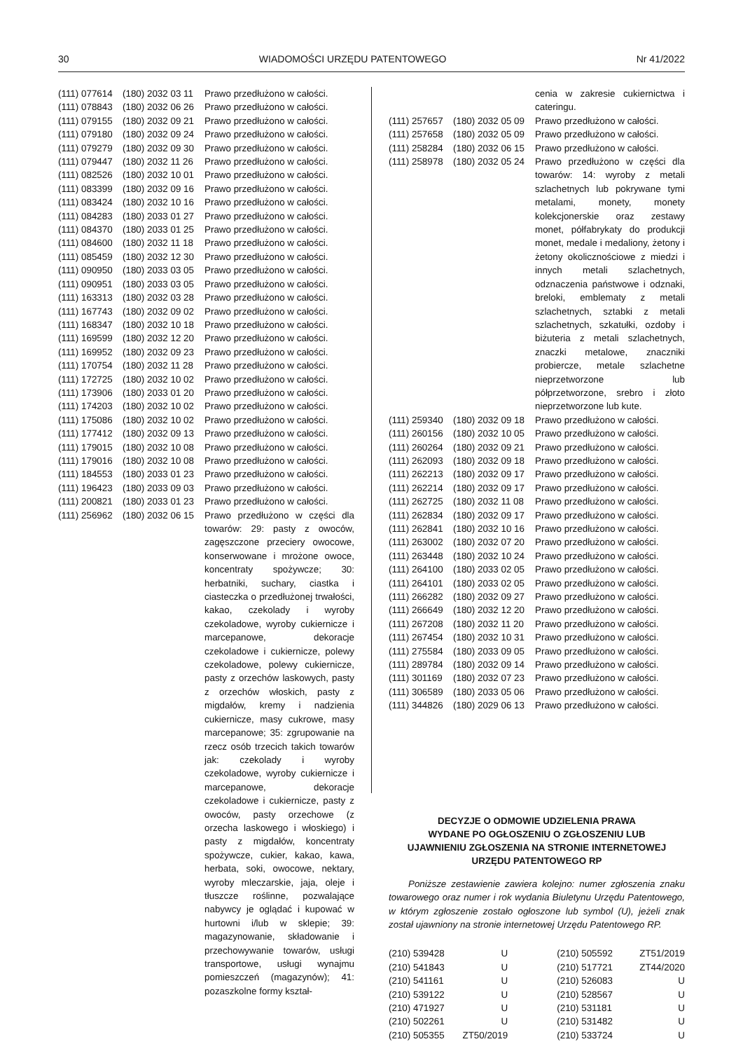30 WIADOMOŚCI URZĘDU PATENTOWEGO Nr 41/2022
| (111) 077614 | (180) 2032 03 11 | Prawo przedłużono w całości. |
| (111) 078843 | (180) 2032 06 26 | Prawo przedłużono w całości. |
| (111) 079155 | (180) 2032 09 21 | Prawo przedłużono w całości. |
| (111) 079180 | (180) 2032 09 24 | Prawo przedłużono w całości. |
| (111) 079279 | (180) 2032 09 30 | Prawo przedłużono w całości. |
| (111) 079447 | (180) 2032 11 26 | Prawo przedłużono w całości. |
| (111) 082526 | (180) 2032 10 01 | Prawo przedłużono w całości. |
| (111) 083399 | (180) 2032 09 16 | Prawo przedłużono w całości. |
| (111) 083424 | (180) 2032 10 16 | Prawo przedłużono w całości. |
| (111) 084283 | (180) 2033 01 27 | Prawo przedłużono w całości. |
| (111) 084370 | (180) 2033 01 25 | Prawo przedłużono w całości. |
| (111) 084600 | (180) 2032 11 18 | Prawo przedłużono w całości. |
| (111) 085459 | (180) 2032 12 30 | Prawo przedłużono w całości. |
| (111) 090950 | (180) 2033 03 05 | Prawo przedłużono w całości. |
| (111) 090951 | (180) 2033 03 05 | Prawo przedłużono w całości. |
| (111) 163313 | (180) 2032 03 28 | Prawo przedłużono w całości. |
| (111) 167743 | (180) 2032 09 02 | Prawo przedłużono w całości. |
| (111) 168347 | (180) 2032 10 18 | Prawo przedłużono w całości. |
| (111) 169599 | (180) 2032 12 20 | Prawo przedłużono w całości. |
| (111) 169952 | (180) 2032 09 23 | Prawo przedłużono w całości. |
| (111) 170754 | (180) 2032 11 28 | Prawo przedłużono w całości. |
| (111) 172725 | (180) 2032 10 02 | Prawo przedłużono w całości. |
| (111) 173906 | (180) 2033 01 20 | Prawo przedłużono w całości. |
| (111) 174203 | (180) 2032 10 02 | Prawo przedłużono w całości. |
| (111) 175086 | (180) 2032 10 02 | Prawo przedłużono w całości. |
| (111) 177412 | (180) 2032 09 13 | Prawo przedłużono w całości. |
| (111) 179015 | (180) 2032 10 08 | Prawo przedłużono w całości. |
| (111) 179016 | (180) 2032 10 08 | Prawo przedłużono w całości. |
| (111) 184553 | (180) 2033 01 23 | Prawo przedłużono w całości. |
| (111) 196423 | (180) 2033 09 03 | Prawo przedłużono w całości. |
| (111) 200821 | (180) 2033 01 23 | Prawo przedłużono w całości. |
| (111) 256962 | (180) 2032 06 15 | Prawo przedłużono w części dla towarów: 29: pasty z owoców, zagęszczone przeciery owocowe, konserwowane i mrożone owoce, koncentraty spożywcze; 30: herbatniki, suchary, ciastka i ciasteczka o przedłużonej trwałości, kakao, czekolady i wyroby czekoladowe, wyroby cukiernicze i marcepanowe, dekoracje czekoladowe i cukiernicze, polewy czekoladowe, polewy cukiernicze, pasty z orzechów laskowych, pasty z orzechów włoskich, pasty z migdałów, kremy i nadzienia cukiernicze, masy cukrowe, masy marcepanowe; 35: zgrupowanie na rzecz osób trzecich takich towarów jak: czekolady i wyroby czekoladowe, wyroby cukiernicze i marcepanowe, dekoracje czekoladowe i cukiernicze, pasty z owoców, pasty orzechowe (z orzecha laskowego i włoskiego) i pasty z migdałów, koncentraty spożywcze, cukier, kakao, kawa, herbata, soki, owocowe, nektary, wyroby mleczarskie, jaja, oleje i tłuszcze roślinne, pozwalające nabywcy je oglądać i kupować w hurtowni i/lub w sklepie; 39: magazynowanie, składowanie i przechowywanie towarów, usługi transportowe, usługi wynajmu pomieszczeń (magazynów); 41: pozaszkolne formy kształ- |
| | | cenia w zakresie cukiernictwa i cateringu. |
| (111) 257657 | (180) 2032 05 09 | Prawo przedłużono w całości. |
| (111) 257658 | (180) 2032 05 09 | Prawo przedłużono w całości. |
| (111) 258284 | (180) 2032 06 15 | Prawo przedłużono w całości. |
| (111) 258978 | (180) 2032 05 24 | Prawo przedłużono w części dla towarów: 14: wyroby z metali szlachetnych lub pokrywane tymi metalami, monety, monety kolekcjonerskie oraz zestawy monet, półfabrykaty do produkcji monet, medale i medaliony, żetony i żetony okolicznościowe z miedzi i innych metali szlachetnych, odznaczenia państwowe i odznaki, breloki, emblematy z metali szlachetnych, sztabki z metali szlachetnych, szkatułki, ozdoby i biżuteria z metali szlachetnych, znaczki metalowe, znaczniki probiercze, metale szlachetne nieprzetworzone lub półprzetworzone, srebro i złoto nieprzetworzone lub kute. |
| (111) 259340 | (180) 2032 09 18 | Prawo przedłużono w całości. |
| (111) 260156 | (180) 2032 10 05 | Prawo przedłużono w całości. |
| (111) 260264 | (180) 2032 09 21 | Prawo przedłużono w całości. |
| (111) 262093 | (180) 2032 09 18 | Prawo przedłużono w całości. |
| (111) 262213 | (180) 2032 09 17 | Prawo przedłużono w całości. |
| (111) 262214 | (180) 2032 09 17 | Prawo przedłużono w całości. |
| (111) 262725 | (180) 2032 11 08 | Prawo przedłużono w całości. |
| (111) 262834 | (180) 2032 09 17 | Prawo przedłużono w całości. |
| (111) 262841 | (180) 2032 10 16 | Prawo przedłużono w całości. |
| (111) 263002 | (180) 2032 07 20 | Prawo przedłużono w całości. |
| (111) 263448 | (180) 2032 10 24 | Prawo przedłużono w całości. |
| (111) 264100 | (180) 2033 02 05 | Prawo przedłużono w całości. |
| (111) 264101 | (180) 2033 02 05 | Prawo przedłużono w całości. |
| (111) 266282 | (180) 2032 09 27 | Prawo przedłużono w całości. |
| (111) 266649 | (180) 2032 12 20 | Prawo przedłużono w całości. |
| (111) 267208 | (180) 2032 11 20 | Prawo przedłużono w całości. |
| (111) 267454 | (180) 2032 10 31 | Prawo przedłużono w całości. |
| (111) 275584 | (180) 2033 09 05 | Prawo przedłużono w całości. |
| (111) 289784 | (180) 2032 09 14 | Prawo przedłużono w całości. |
| (111) 301169 | (180) 2032 07 23 | Prawo przedłużono w całości. |
| (111) 306589 | (180) 2033 05 06 | Prawo przedłużono w całości. |
| (111) 344826 | (180) 2029 06 13 | Prawo przedłużono w całości. |
DECYZJE O ODMOWIE UDZIELENIA PRAWA
WYDANE PO OGŁOSZENIU O ZGŁOSZENIU LUB
UJAWNIENIU ZGŁOSZENIA NA STRONIE INTERNETOWEJ
URZĘDU PATENTOWEGO RP
Poniższe zestawienie zawiera kolejno: numer zgłoszenia znaku towarowego oraz numer i rok wydania Biuletynu Urzędu Patentowego, w którym zgłoszenie zostało ogłoszone lub symbol (U), jeżeli znak został ujawniony na stronie internetowej Urzędu Patentowego RP.
| (210) 539428 | U | (210) 505592 | ZT51/2019 |
| (210) 541843 | U | (210) 517721 | ZT44/2020 |
| (210) 541161 | U | (210) 526083 | U |
| (210) 539122 | U | (210) 528567 | U |
| (210) 471927 | U | (210) 531181 | U |
| (210) 502261 | U | (210) 531482 | U |
| (210) 505355 | ZT50/2019 | (210) 533724 | U |